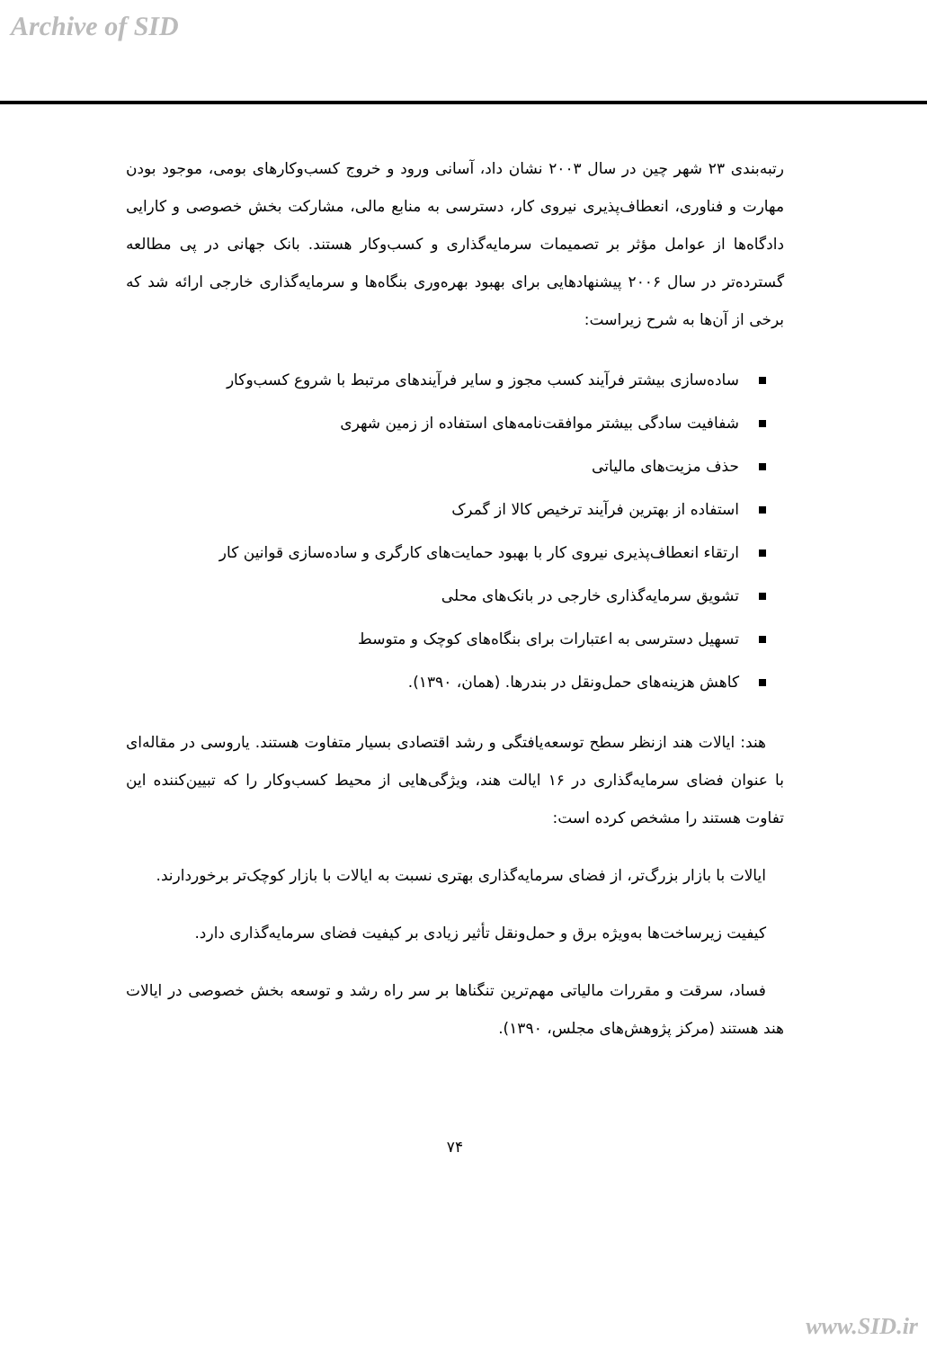Archive of SID
رتبه‌بندی ۲۳ شهر چین در سال ۲۰۰۳ نشان داد، آسانی ورود و خروج کسب‌وکارهای بومی، موجود بودن مهارت و فناوری، انعطاف‌پذیری نیروی کار، دسترسی به منابع مالی، مشارکت بخش خصوصی و کارایی دادگاه‌ها از عوامل مؤثر بر تصمیمات سرمایه‌گذاری و کسب‌وکار هستند. بانک جهانی در پی مطالعه گسترده‌تر در سال ۲۰۰۶ پیشنهادهایی برای بهبود بهره‌وری بنگاه‌ها و سرمایه‌گذاری خارجی ارائه شد که برخی از آن‌ها به شرح زیراست:
ساده‌سازی بیشتر فرآیند کسب مجوز و سایر فرآیندهای مرتبط با شروع کسب‌وکار
شفافیت سادگی بیشتر موافقت‌نامه‌های استفاده از زمین شهری
حذف مزیت‌های مالیاتی
استفاده از بهترین فرآیند ترخیص کالا از گمرک
ارتقاء انعطاف‌پذیری نیروی کار با بهبود حمایت‌های کارگری و ساده‌سازی قوانین کار
تشویق سرمایه‌گذاری خارجی در بانک‌های محلی
تسهیل دسترسی به اعتبارات برای بنگاه‌های کوچک و متوسط
کاهش هزینه‌های حمل‌ونقل در بندرها. (همان، ۱۳۹۰).
هند: ایالات هند ازنظر سطح توسعه‌یافتگی و رشد اقتصادی بسیار متفاوت هستند. یاروسی در مقاله‌ای با عنوان فضای سرمایه‌گذاری در ۱۶ ایالت هند، ویژگی‌هایی از محیط کسب‌وکار را که تبیین‌کننده این تفاوت هستند را مشخص کرده است:
ایالات با بازار بزرگ‌تر، از فضای سرمایه‌گذاری بهتری نسبت به ایالات با بازار کوچک‌تر برخوردارند.
کیفیت زیرساخت‌ها به‌ویژه برق و حمل‌ونقل تأثیر زیادی بر کیفیت فضای سرمایه‌گذاری دارد.
فساد، سرقت و مقررات مالیاتی مهم‌ترین تنگناها بر سر راه رشد و توسعه بخش خصوصی در ایالات هند هستند (مرکز پژوهش‌های مجلس، ۱۳۹۰).
۷۴
www.SID.ir